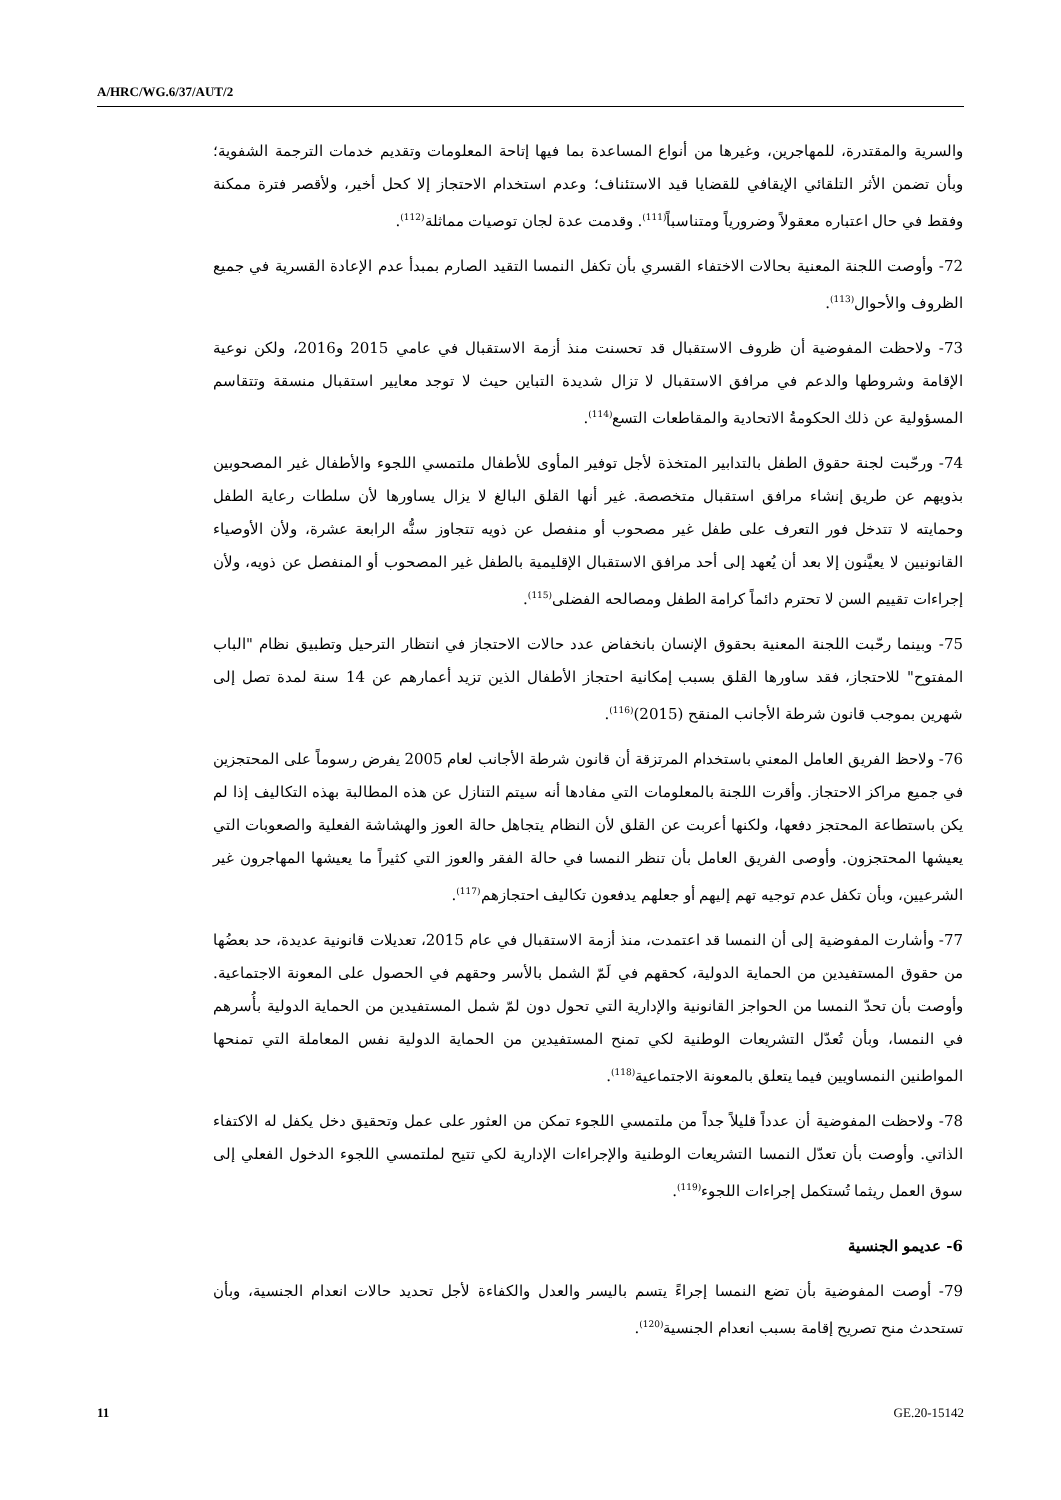A/HRC/WG.6/37/AUT/2
والسرية والمقتدرة، للمهاجرين، وغيرها من أنواع المساعدة بما فيها إتاحة المعلومات وتقديم خدمات الترجمة الشفوية؛ وبأن تضمن الأثر التلقائي الإيقافي للقضايا قيد الاستئناف؛ وعدم استخدام الاحتجاز إلا كحل أخير، ولأقصر فترة ممكنة وفقط في حال اعتباره معقولاً وضرورياً ومتناسباً<sup>(111)</sup>. وقدمت عدة لجان توصيات مماثلة<sup>(112)</sup>.
72- وأوصت اللجنة المعنية بحالات الاختفاء القسري بأن تكفل النمسا التقيد الصارم بمبدأ عدم الإعادة القسرية في جميع الظروف والأحوال<sup>(113)</sup>.
73- ولاحظت المفوضية أن ظروف الاستقبال قد تحسنت منذ أزمة الاستقبال في عامي 2015 و2016، ولكن نوعية الإقامة وشروطها والدعم في مرافق الاستقبال لا تزال شديدة التباين حيث لا توجد معايير استقبال منسقة وتتقاسم المسؤولية عن ذلك الحكومةُ الاتحادية والمقاطعات التسع<sup>(114)</sup>.
74- ورحّبت لجنة حقوق الطفل بالتدابير المتخذة لأجل توفير المأوى للأطفال ملتمسي اللجوء والأطفال غير المصحوبين بذويهم عن طريق إنشاء مرافق استقبال متخصصة. غير أنها القلق البالغ لا يزال يساورها لأن سلطات رعاية الطفل وحمايته لا تتدخل فور التعرف على طفل غير مصحوب أو منفصل عن ذويه تتجاوز سنُّه الرابعة عشرة، ولأن الأوصياء القانونيين لا يعيَّنون إلا بعد أن يُعهد إلى أحد مرافق الاستقبال الإقليمية بالطفل غير المصحوب أو المنفصل عن ذويه، ولأن إجراءات تقييم السن لا تحترم دائماً كرامة الطفل ومصالحه الفضلى<sup>(115)</sup>.
75- وبينما رحّبت اللجنة المعنية بحقوق الإنسان بانخفاض عدد حالات الاحتجاز في انتظار الترحيل وتطبيق نظام "الباب المفتوح" للاحتجاز، فقد ساورها القلق بسبب إمكانية احتجاز الأطفال الذين تزيد أعمارهم عن 14 سنة لمدة تصل إلى شهرين بموجب قانون شرطة الأجانب المنقح (2015)<sup>(116)</sup>.
76- ولاحظ الفريق العامل المعني باستخدام المرتزقة أن قانون شرطة الأجانب لعام 2005 يفرض رسوماً على المحتجزين في جميع مراكز الاحتجاز. وأقرت اللجنة بالمعلومات التي مفادها أنه سيتم التنازل عن هذه المطالبة بهذه التكاليف إذا لم يكن باستطاعة المحتجز دفعها، ولكنها أعربت عن القلق لأن النظام يتجاهل حالة العوز والهشاشة الفعلية والصعوبات التي يعيشها المحتجزون. وأوصى الفريق العامل بأن تنظر النمسا في حالة الفقر والعوز التي كثيراً ما يعيشها المهاجرون غير الشرعيين، وبأن تكفل عدم توجيه تهم إليهم أو جعلهم يدفعون تكاليف احتجازهم<sup>(117)</sup>.
77- وأشارت المفوضية إلى أن النمسا قد اعتمدت، منذ أزمة الاستقبال في عام 2015، تعديلات قانونية عديدة، حد بعضُها من حقوق المستفيدين من الحماية الدولية، كحقهم في لَمّ الشمل بالأسر وحقهم في الحصول على المعونة الاجتماعية. وأوصت بأن تحدّ النمسا من الحواجز القانونية والإدارية التي تحول دون لمّ شمل المستفيدين من الحماية الدولية بأُسرهم في النمسا، وبأن تُعدّل التشريعات الوطنية لكي تمنح المستفيدين من الحماية الدولية نفس المعاملة التي تمنحها المواطنين النمساويين فيما يتعلق بالمعونة الاجتماعية<sup>(118)</sup>.
78- ولاحظت المفوضية أن عدداً قليلاً جداً من ملتمسي اللجوء تمكن من العثور على عمل وتحقيق دخل يكفل له الاكتفاء الذاتي. وأوصت بأن تعدّل النمسا التشريعات الوطنية والإجراءات الإدارية لكي تتيح لملتمسي اللجوء الدخول الفعلي إلى سوق العمل ريثما تُستكمل إجراءات اللجوء<sup>(119)</sup>.
6- عديمو الجنسية
79- أوصت المفوضية بأن تضع النمسا إجراءً يتسم باليسر والعدل والكفاءة لأجل تحديد حالات انعدام الجنسية، وبأن تستحدث منح تصريح إقامة بسبب انعدام الجنسية<sup>(120)</sup>.
11 GE.20-15142